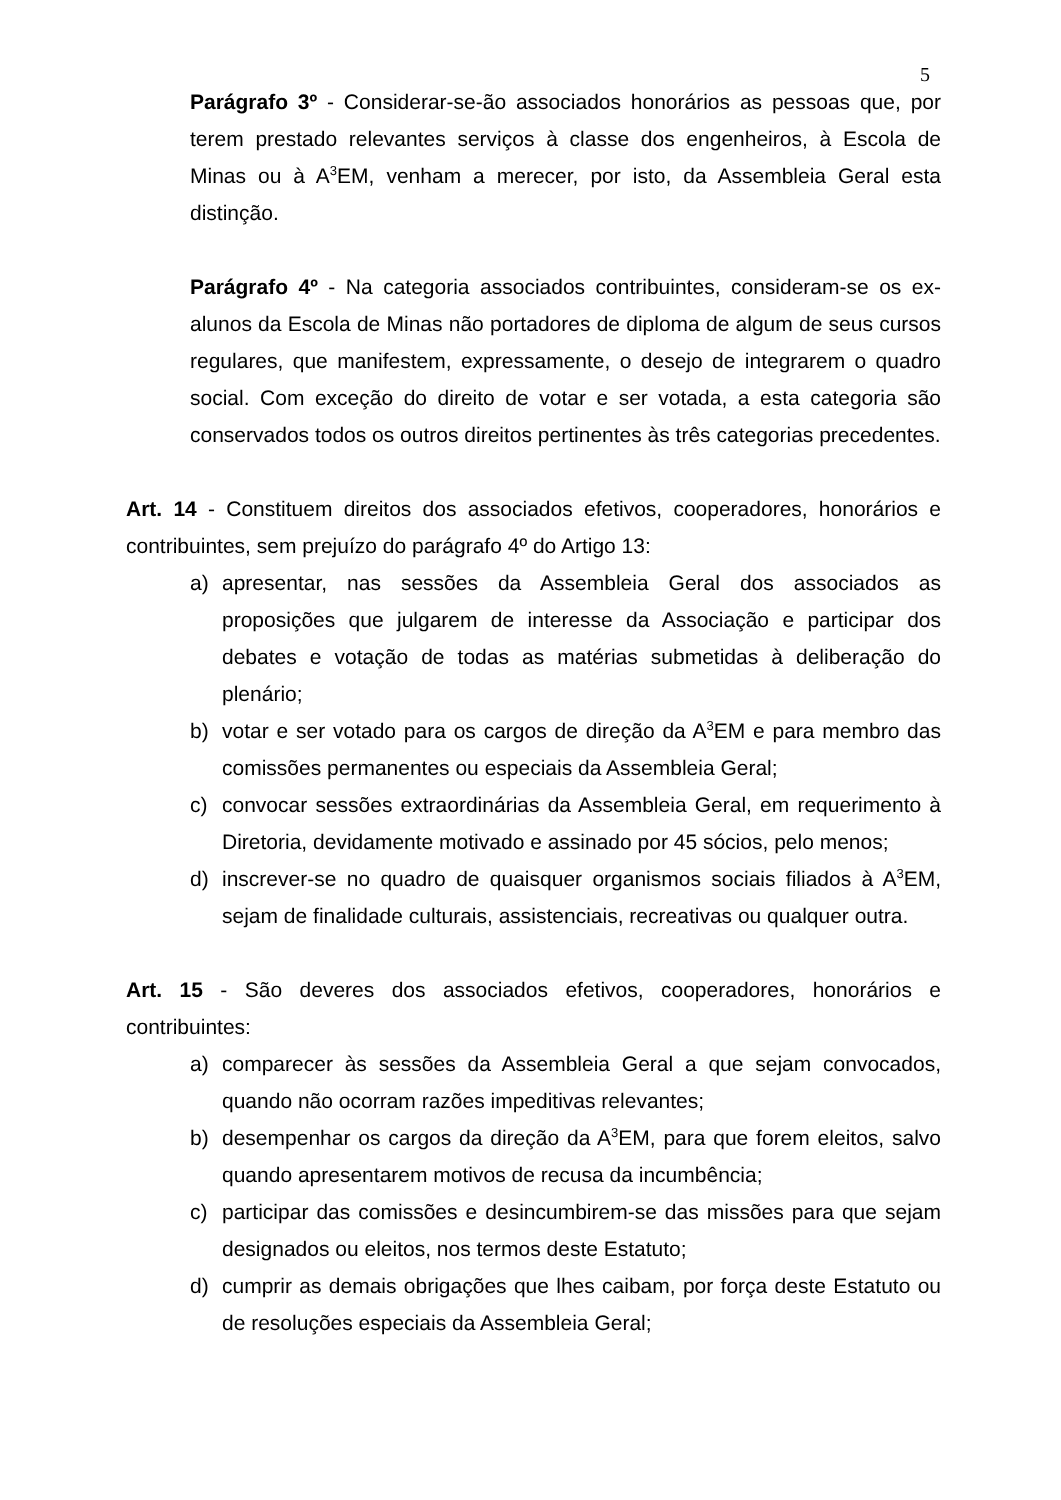5
Parágrafo 3º - Considerar-se-ão associados honorários as pessoas que, por terem prestado relevantes serviços à classe dos engenheiros, à Escola de Minas ou à A<sup>3</sup>EM, venham a merecer, por isto, da Assembleia Geral esta distinção.
Parágrafo 4º - Na categoria associados contribuintes, consideram-se os ex-alunos da Escola de Minas não portadores de diploma de algum de seus cursos regulares, que manifestem, expressamente, o desejo de integrarem o quadro social. Com exceção do direito de votar e ser votada, a esta categoria são conservados todos os outros direitos pertinentes às três categorias precedentes.
Art. 14 - Constituem direitos dos associados efetivos, cooperadores, honorários e contribuintes, sem prejuízo do parágrafo 4º do Artigo 13:
a) apresentar, nas sessões da Assembleia Geral dos associados as proposições que julgarem de interesse da Associação e participar dos debates e votação de todas as matérias submetidas à deliberação do plenário;
b) votar e ser votado para os cargos de direção da A<sup>3</sup>EM e para membro das comissões permanentes ou especiais da Assembleia Geral;
c) convocar sessões extraordinárias da Assembleia Geral, em requerimento à Diretoria, devidamente motivado e assinado por 45 sócios, pelo menos;
d) inscrever-se no quadro de quaisquer organismos sociais filiados à A<sup>3</sup>EM, sejam de finalidade culturais, assistenciais, recreativas ou qualquer outra.
Art. 15 - São deveres dos associados efetivos, cooperadores, honorários e contribuintes:
a) comparecer às sessões da Assembleia Geral a que sejam convocados, quando não ocorram razões impeditivas relevantes;
b) desempenhar os cargos da direção da A<sup>3</sup>EM, para que forem eleitos, salvo quando apresentarem motivos de recusa da incumbência;
c) participar das comissões e desincumbirem-se das missões para que sejam designados ou eleitos, nos termos deste Estatuto;
d) cumprir as demais obrigações que lhes caibam, por força deste Estatuto ou de resoluções especiais da Assembleia Geral;